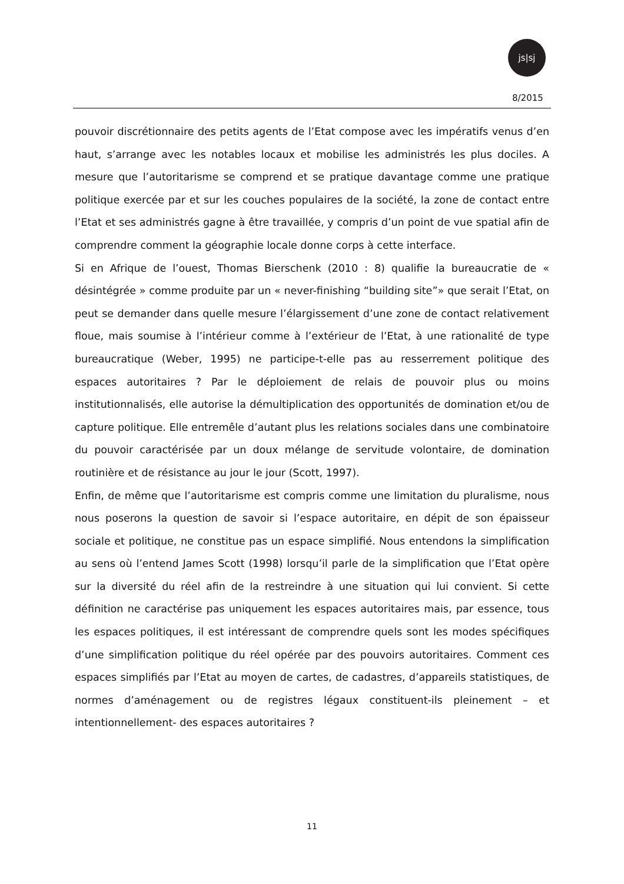js|sj
8/2015
pouvoir discrétionnaire des petits agents de l’Etat compose avec les impératifs venus d’en haut, s’arrange avec les notables locaux et mobilise les administrés les plus dociles. A mesure que l’autoritarisme se comprend et se pratique davantage comme une pratique politique exercée par et sur les couches populaires de la société, la zone de contact entre l’Etat et ses administrés gagne à être travaillée, y compris d’un point de vue spatial afin de comprendre comment la géographie locale donne corps à cette interface.
Si en Afrique de l’ouest, Thomas Bierschenk (2010 : 8) qualifie la bureaucratie de « désintégrée » comme produite par un « never-finishing “building site”» que serait l’Etat, on peut se demander dans quelle mesure l’élargissement d’une zone de contact relativement floue, mais soumise à l’intérieur comme à l’extérieur de l’Etat, à une rationalité de type bureaucratique (Weber, 1995) ne participe-t-elle pas au resserrement politique des espaces autoritaires ? Par le déploiement de relais de pouvoir plus ou moins institutionnalisés, elle autorise la démultiplication des opportunités de domination et/ou de capture politique. Elle entremêle d’autant plus les relations sociales dans une combinatoire du pouvoir caractérisée par un doux mélange de servitude volontaire, de domination routinière et de résistance au jour le jour (Scott, 1997).
Enfin, de même que l’autoritarisme est compris comme une limitation du pluralisme, nous nous poserons la question de savoir si l’espace autoritaire, en dépit de son épaisseur sociale et politique, ne constitue pas un espace simplifié. Nous entendons la simplification au sens où l’entend James Scott (1998) lorsqu’il parle de la simplification que l’Etat opère sur la diversité du réel afin de la restreindre à une situation qui lui convient. Si cette définition ne caractérise pas uniquement les espaces autoritaires mais, par essence, tous les espaces politiques, il est intéressant de comprendre quels sont les modes spécifiques d’une simplification politique du réel opérée par des pouvoirs autoritaires. Comment ces espaces simplifiés par l’Etat au moyen de cartes, de cadastres, d’appareils statistiques, de normes d’aménagement ou de registres légaux constituent-ils pleinement – et intentionnellement- des espaces autoritaires ?
11